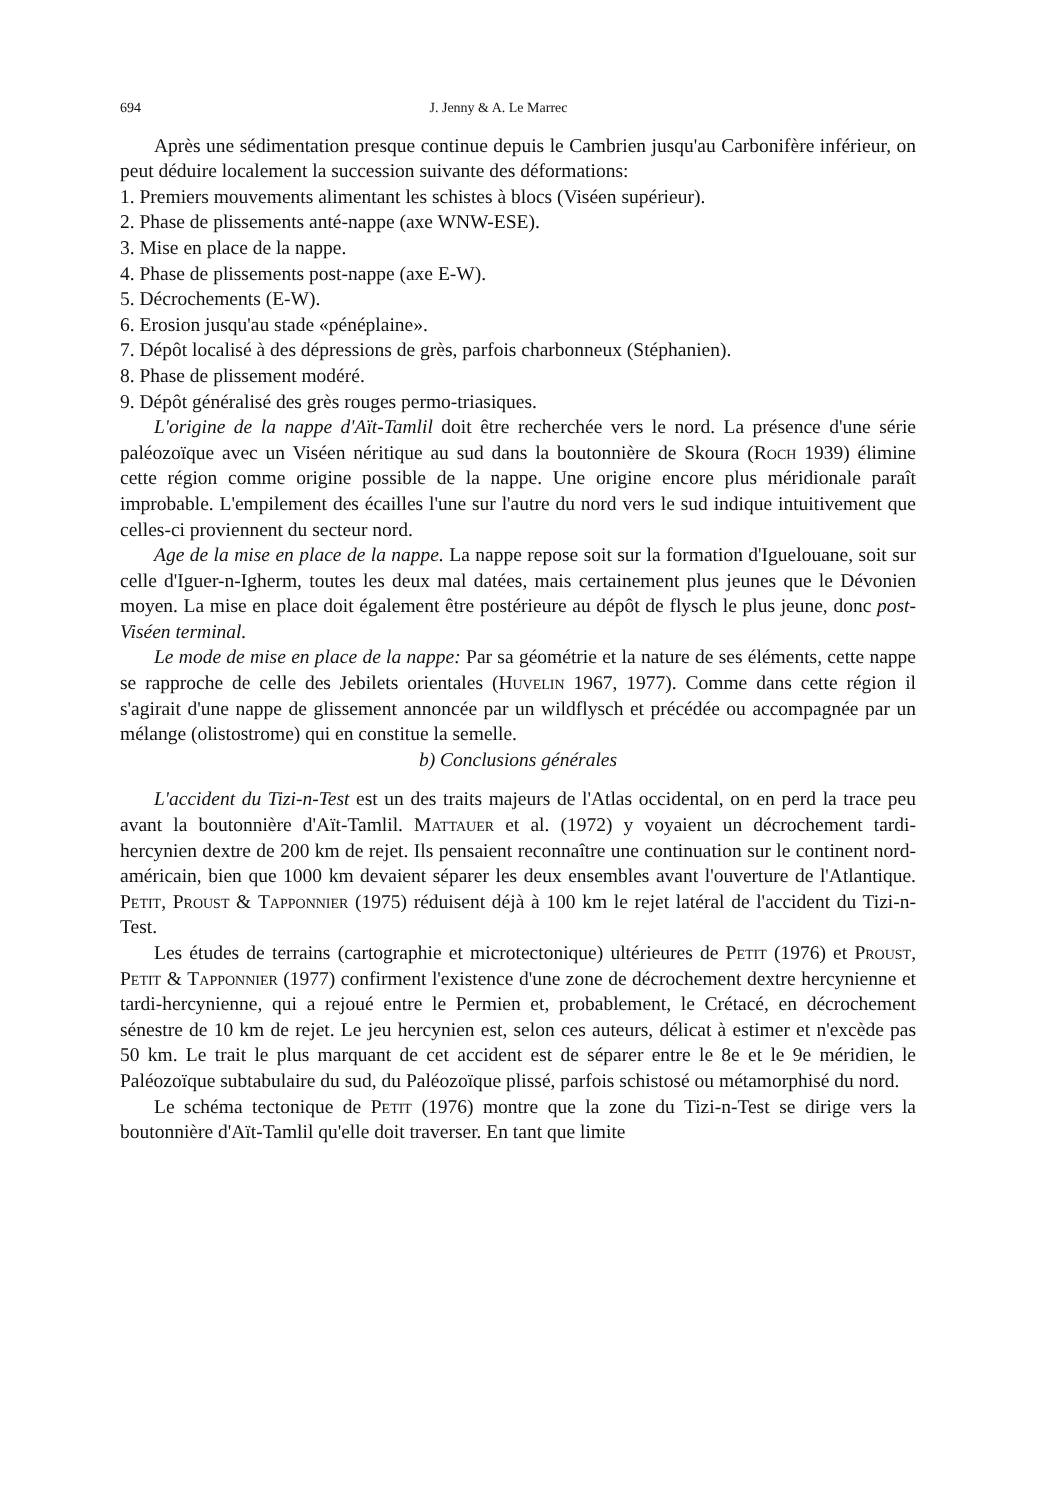694 J. Jenny & A. Le Marrec
Après une sédimentation presque continue depuis le Cambrien jusqu'au Carbonifère inférieur, on peut déduire localement la succession suivante des déformations:
1. Premiers mouvements alimentant les schistes à blocs (Viséen supérieur).
2. Phase de plissements anté-nappe (axe WNW-ESE).
3. Mise en place de la nappe.
4. Phase de plissements post-nappe (axe E-W).
5. Décrochements (E-W).
6. Erosion jusqu'au stade «pénéplaine».
7. Dépôt localisé à des dépressions de grès, parfois charbonneux (Stéphanien).
8. Phase de plissement modéré.
9. Dépôt généralisé des grès rouges permo-triasiques.
L'origine de la nappe d'Aït-Tamlil doit être recherchée vers le nord. La présence d'une série paléozoïque avec un Viséen néritique au sud dans la boutonnière de Skoura (Roch 1939) élimine cette région comme origine possible de la nappe. Une origine encore plus méridionale paraît improbable. L'empilement des écailles l'une sur l'autre du nord vers le sud indique intuitivement que celles-ci proviennent du secteur nord.
Age de la mise en place de la nappe. La nappe repose soit sur la formation d'Iguelouane, soit sur celle d'Iguer-n-Igherm, toutes les deux mal datées, mais certainement plus jeunes que le Dévonien moyen. La mise en place doit également être postérieure au dépôt de flysch le plus jeune, donc post-Viséen terminal.
Le mode de mise en place de la nappe: Par sa géométrie et la nature de ses éléments, cette nappe se rapproche de celle des Jebilets orientales (Huvelin 1967, 1977). Comme dans cette région il s'agirait d'une nappe de glissement annoncée par un wildflysch et précédée ou accompagnée par un mélange (olistostrome) qui en constitue la semelle.
b) Conclusions générales
L'accident du Tizi-n-Test est un des traits majeurs de l'Atlas occidental, on en perd la trace peu avant la boutonnière d'Aït-Tamlil. Mattauer et al. (1972) y voyaient un décrochement tardi-hercynien dextre de 200 km de rejet. Ils pensaient reconnaître une continuation sur le continent nord-américain, bien que 1000 km devaient séparer les deux ensembles avant l'ouverture de l'Atlantique. Petit, Proust & Tapponnier (1975) réduisent déjà à 100 km le rejet latéral de l'accident du Tizi-n-Test.
Les études de terrains (cartographie et microtectonique) ultérieures de Petit (1976) et Proust, Petit & Tapponnier (1977) confirment l'existence d'une zone de décrochement dextre hercynienne et tardi-hercynienne, qui a rejoué entre le Permien et, probablement, le Crétacé, en décrochement sénestre de 10 km de rejet. Le jeu hercynien est, selon ces auteurs, délicat à estimer et n'excède pas 50 km. Le trait le plus marquant de cet accident est de séparer entre le 8e et le 9e méridien, le Paléozoïque subtabulaire du sud, du Paléozoïque plissé, parfois schistosé ou métamorphisé du nord.
Le schéma tectonique de Petit (1976) montre que la zone du Tizi-n-Test se dirige vers la boutonnière d'Aït-Tamlil qu'elle doit traverser. En tant que limite